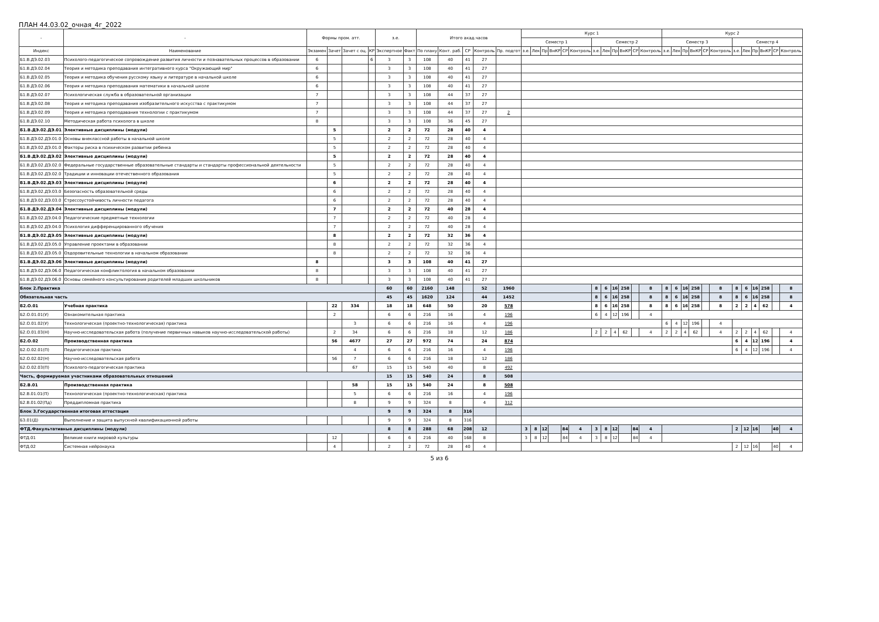ПЛАН 44.03.02_очная_4г_2022
| - | - | Формы пром. атт. | | | | з.е. | | Итого акад.часов | | | | | Курс 1 | | | | | | | | | | | | Курс 2 | | | | | | | | | | | |
| --- | --- | --- | --- | --- | --- | --- | --- | --- | --- | --- | --- | --- | --- | --- | --- | --- | --- | --- | --- | --- | --- | --- | --- | --- | --- | --- | --- | --- | --- | --- | --- | --- | --- | --- | --- | --- |
| | | | | | | | | | | | | | Семестр 1 | | | | | | Семестр 2 | | | | | | Семестр 3 | | | | | | Семестр 4 | | | | | |
| Индекс | Наименование | Экзамен | Зачет | Зачет с оц. | КР | Экспертное | Факт | По плану | Конт. раб. | СР | Контроль | Пр. подгот | з.е. | Лек | Пр | ВнКР | СР | Контроль | з.е. | Лек | Пр | ВнКР | СР | Контроль | з.е. | Лек | Пр | ВнКР | СР | Контроль | з.е. | Лек | Пр | ВнКР | СР | Контроль |
| Б1.В.ДЭ.02.03 | Психолого-педагогическое сопровождение развития личности и познавательных процессов в образовании | 6 | | | 6 | 3 | 3 | 108 | 40 | 41 | 27 | | | | | | | | | | | | | | | | | | | | | | | | | |
| Б1.В.ДЭ.02.04 | Теория и методика преподавания интегративного курса "Окружающий мир" | 6 | | | | 3 | 3 | 108 | 40 | 41 | 27 | | | | | | | | | | | | | | | | | | | | | | | | | |
| Б1.В.ДЭ.02.05 | Теория и методика обучения русскому языку и литературе в начальной школе | 6 | | | | 3 | 3 | 108 | 40 | 41 | 27 | | | | | | | | | | | | | | | | | | | | | | | | | |
| Б1.В.ДЭ.02.06 | Теория и методика преподавания математики в начальной школе | 6 | | | | 3 | 3 | 108 | 40 | 41 | 27 | | | | | | | | | | | | | | | | | | | | | | | | | |
| Б1.В.ДЭ.02.07 | Психологическая служба в образовательной организации | 7 | | | | 3 | 3 | 108 | 44 | 37 | 27 | | | | | | | | | | | | | | | | | | | | | | | | | |
| Б1.В.ДЭ.02.08 | Теория и методика преподавания изобразительного искусства с практикумом | 7 | | | | 3 | 3 | 108 | 44 | 37 | 27 | | | | | | | | | | | | | | | | | | | | | | | | | |
| Б1.В.ДЭ.02.09 | Теория и методика преподавания технологии с практикумом | 7 | | | | 3 | 3 | 108 | 44 | 37 | 27 | 2 | | | | | | | | | | | | | | | | | | | | | | | | |
| Б1.В.ДЭ.02.10 | Методическая работа психолога в школе | 8 | | | | 3 | 3 | 108 | 36 | 45 | 27 | | | | | | | | | | | | | | | | | | | | | | | | | |
| Б1.В.ДЭ.02.ДЭ.01 | Элективные дисциплины (модули) | | 5 | | | 2 | 2 | 72 | 28 | 40 | 4 | | | | | | | | | | | | | | | | | | | | | | | | | |
| Б1.В.ДЭ.02.ДЭ.01.0 | Основы внеклассной работы в начальной школе | | 5 | | | 2 | 2 | 72 | 28 | 40 | 4 | | | | | | | | | | | | | | | | | | | | | | | | | |
| Б1.В.ДЭ.02.ДЭ.01.0 | Факторы риска в психическом развитии ребенка | | 5 | | | 2 | 2 | 72 | 28 | 40 | 4 | | | | | | | | | | | | | | | | | | | | | | | | | |
| Б1.В.ДЭ.02.ДЭ.02 | Элективные дисциплины (модули) | | 5 | | | 2 | 2 | 72 | 28 | 40 | 4 | | | | | | | | | | | | | | | | | | | | | | | | | |
| Б1.В.ДЭ.02.ДЭ.02.0 | Федеральные государственные образовательные стандарты и стандарты профессиональной деятельности | | 5 | | | 2 | 2 | 72 | 28 | 40 | 4 | | | | | | | | | | | | | | | | | | | | | | | | | |
| Б1.В.ДЭ.02.ДЭ.02.0 | Традиции и инновации отечественного образования | | 5 | | | 2 | 2 | 72 | 28 | 40 | 4 | | | | | | | | | | | | | | | | | | | | | | | | | |
| Б1.В.ДЭ.02.ДЭ.03 | Элективные дисциплины (модули) | | 6 | | | 2 | 2 | 72 | 28 | 40 | 4 | | | | | | | | | | | | | | | | | | | | | | | | | |
| Б1.В.ДЭ.02.ДЭ.03.0 | Безопасность образовательной среды | | 6 | | | 2 | 2 | 72 | 28 | 40 | 4 | | | | | | | | | | | | | | | | | | | | | | | | | |
| Б1.В.ДЭ.02.ДЭ.03.0 | Стрессоустойчивость личности педагога | | 6 | | | 2 | 2 | 72 | 28 | 40 | 4 | | | | | | | | | | | | | | | | | | | | | | | | | |
| Б1.В.ДЭ.02.ДЭ.04 | Элективные дисциплины (модули) | | 7 | | | 2 | 2 | 72 | 40 | 28 | 4 | | | | | | | | | | | | | | | | | | | | | | | | | |
| Б1.В.ДЭ.02.ДЭ.04.0 | Педагогические предметные технологии | | 7 | | | 2 | 2 | 72 | 40 | 28 | 4 | | | | | | | | | | | | | | | | | | | | | | | | | |
| Б1.В.ДЭ.02.ДЭ.04.0 | Психология дифференцированного обучения | | 7 | | | 2 | 2 | 72 | 40 | 28 | 4 | | | | | | | | | | | | | | | | | | | | | | | | | |
| Б1.В.ДЭ.02.ДЭ.05 | Элективные дисциплины (модули) | | 8 | | | 2 | 2 | 72 | 32 | 36 | 4 | | | | | | | | | | | | | | | | | | | | | | | | | |
| Б1.В.ДЭ.02.ДЭ.05.0 | Управление проектами в образовании | | 8 | | | 2 | 2 | 72 | 32 | 36 | 4 | | | | | | | | | | | | | | | | | | | | | | | | | |
| Б1.В.ДЭ.02.ДЭ.05.0 | Оздоровительные технологии в начальном образовании | | 8 | | | 2 | 2 | 72 | 32 | 36 | 4 | | | | | | | | | | | | | | | | | | | | | | | | | |
| Б1.В.ДЭ.02.ДЭ.06 | Элективные дисциплины (модули) | 8 | | | | 3 | 3 | 108 | 40 | 41 | 27 | | | | | | | | | | | | | | | | | | | | | | | | | |
| Б1.В.ДЭ.02.ДЭ.06.0 | Педагогическая конфликтология в начальном образовании | 8 | | | | 3 | 3 | 108 | 40 | 41 | 27 | | | | | | | | | | | | | | | | | | | | | | | | | |
| Б1.В.ДЭ.02.ДЭ.06.0 | Основы семейного консультирования родителей младших школьников | 8 | | | | 3 | 3 | 108 | 40 | 41 | 27 | | | | | | | | | | | | | | | | | | | | | | | | | |
| Блок 2.Практика | | | | | | 60 | 60 | 2160 | 148 | | 52 | 1960 | | | | | | | 8 | 6 | 16 | 258 | | 8 | 8 | 6 | 16 | 258 | | 8 | 8 | 6 | 16 | 258 | | 8 |
| Обязательная часть | | | | | | 45 | 45 | 1620 | 124 | | 44 | 1452 | | | | | | | 8 | 6 | 16 | 258 | | 8 | 8 | 6 | 16 | 258 | | 8 | 8 | 6 | 16 | 258 | | 8 |
| Б2.О.01 | Учебная практика | | 22 | 334 | | 18 | 18 | 648 | 50 | | 20 | 578 | | | | | | | 8 | 6 | 16 | 258 | | 8 | 8 | 6 | 16 | 258 | | 8 | 2 | 2 | 4 | 62 | | 4 |
| Б2.О.01.01(У) | Ознакомительная практика | | 2 | | | 6 | 6 | 216 | 16 | | 4 | 196 | | | | | | | 6 | 4 | 12 | 196 | | 4 | | | | | | | | | | | | |
| Б2.О.01.02(У) | Технологическая (проектно-технологическая) практика | | | 3 | | 6 | 6 | 216 | 16 | | 4 | 196 | | | | | | | | | | | | | 6 | 4 | 12 | 196 | | 4 | | | | | | |
| Б2.О.01.03(Н) | Научно-исследовательская работа (получение первичных навыков научно-исследовательской работы) | | 2 | 34 | | 6 | 6 | 216 | 18 | | 12 | 186 | | | | | | | 2 | 2 | 4 | 62 | | 4 | 2 | 2 | 4 | 62 | | 4 | 2 | 2 | 4 | 62 | | 4 |
| Б2.О.02 | Производственная практика | | 56 | 4677 | | 27 | 27 | 972 | 74 | | 24 | 874 | | | | | | | | | | | | | | | | | | | 6 | 4 | 12 | 196 | | 4 |
| Б2.О.02.01(П) | Педагогическая практика | | | 4 | | 6 | 6 | 216 | 16 | | 4 | 196 | | | | | | | | | | | | | | | | | | | 6 | 4 | 12 | 196 | | 4 |
| Б2.О.02.02(Н) | Научно-исследовательская работа | | 56 | 7 | | 6 | 6 | 216 | 18 | | 12 | 186 | | | | | | | | | | | | | | | | | | | | | | | | |
| Б2.О.02.03(П) | Психолого-педагогическая практика | | | 67 | | 15 | 15 | 540 | 40 | | 8 | 492 | | | | | | | | | | | | | | | | | | | | | | | | |
| Часть, формируемая участниками образовательных отношений | | | | | | 15 | 15 | 540 | 24 | | 8 | 508 | | | | | | | | | | | | | | | | | | | | | | | | |
| Б2.В.01 | Производственная практика | | | 58 | | 15 | 15 | 540 | 24 | | 8 | 508 | | | | | | | | | | | | | | | | | | | | | | | | |
| Б2.В.01.01(П) | Технологическая (проектно-технологическая) практика | | | 5 | | 6 | 6 | 216 | 16 | | 4 | 196 | | | | | | | | | | | | | | | | | | | | | | | | |
| Б2.В.01.02(Пд) | Преддипломная практика | | | 8 | | 9 | 9 | 324 | 8 | | 4 | 312 | | | | | | | | | | | | | | | | | | | | | | | | |
| Блок 3.Государственная итоговая аттестация | | | | | | 9 | 9 | 324 | 8 | 316 | | | | | | | | | | | | | | | | | | | | | | | | | | |
| Б3.01(Д) | Выполнение и защита выпускной квалификационной работы | | | | | 9 | 9 | 324 | 8 | 316 | | | | | | | | | | | | | | | | | | | | | | | | | | |
| ФТД.Факультативные дисциплины (модули) | | | | | | 8 | 8 | 288 | 68 | 208 | 12 | | 3 | 8 | 12 | | 84 | 4 | 3 | 8 | 12 | | 84 | 4 | | | | | | | 2 | 12 | 16 | | 40 | 4 |
| ФТД.01 | Великие книги мировой культуры | | 12 | | | 6 | 6 | 216 | 40 | 168 | 8 | | 3 | 8 | 12 | | 84 | 4 | 3 | 8 | 12 | | 84 | 4 | | | | | | | | | | | | |
| ФТД.02 | Системная нейронаука | | 4 | | | 2 | 2 | 72 | 28 | 40 | 4 | | | | | | | | | | | | | | | | | | | | 2 | 12 | 16 | | 40 | 4 |
5 из 6